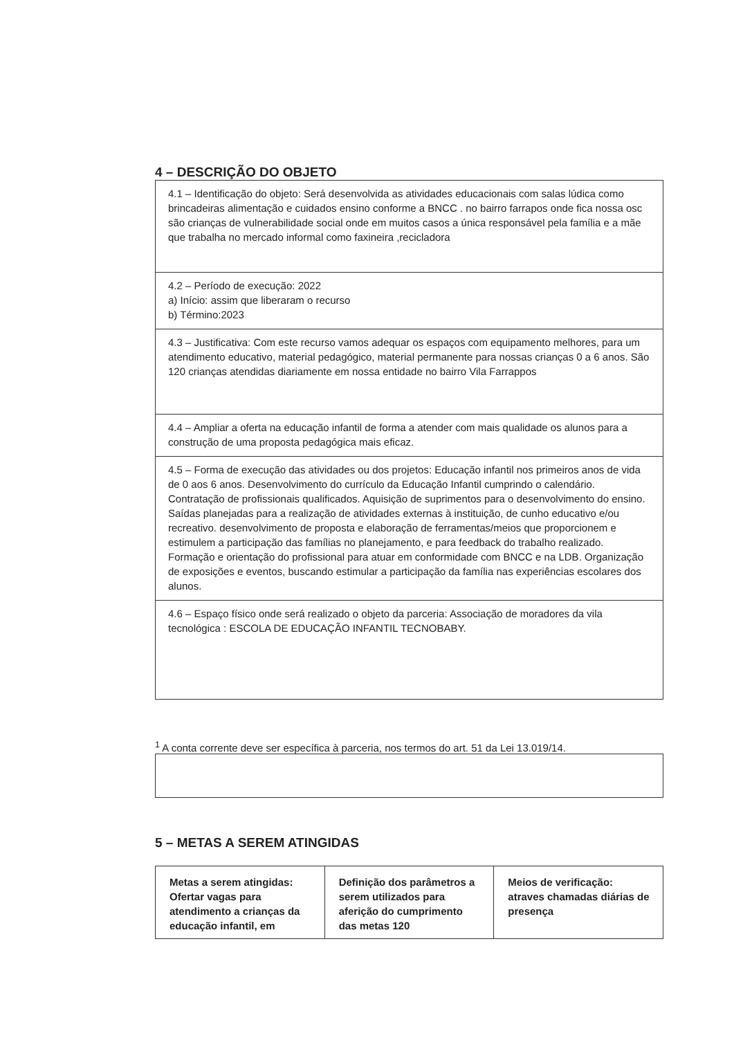4 – DESCRIÇÃO DO OBJETO
4.1 – Identificação do objeto: Será desenvolvida as atividades educacionais com salas lúdica como brincadeiras alimentação e cuidados ensino conforme a BNCC . no bairro farrapos onde fica nossa osc são crianças de vulnerabilidade social onde em muitos casos a única responsável pela família e a mãe que trabalha no mercado informal como faxineira ,recicladora
4.2 – Período de execução: 2022
a) Início: assim que liberaram o recurso
b) Término:2023
4.3 – Justificativa: Com este recurso vamos adequar os espaços com equipamento melhores, para um atendimento educativo, material pedagógico, material permanente para nossas crianças 0 a 6 anos. São 120 crianças atendidas diariamente em nossa entidade no bairro Vila Farrappos
4.4 – Ampliar a oferta na educação infantil de forma a atender com mais qualidade os alunos para a construção de uma proposta pedagógica mais eficaz.
4.5 – Forma de execução das atividades ou dos projetos: Educação infantil nos primeiros anos de vida de 0 aos 6 anos. Desenvolvimento do currículo da Educação Infantil cumprindo o calendário. Contratação de profissionais qualificados. Aquisição de suprimentos para o desenvolvimento do ensino. Saídas planejadas para a realização de atividades externas à instituição, de cunho educativo e/ou recreativo. desenvolvimento de proposta e elaboração de ferramentas/meios que proporcionem e estimulem a participação das famílias no planejamento, e para feedback do trabalho realizado. Formação e orientação do profissional para atuar em conformidade com BNCC e na LDB. Organização de exposições e eventos, buscando estimular a participação da família nas experiências escolares dos alunos.
4.6 – Espaço físico onde será realizado o objeto da parceria: Associação de moradores da vila tecnológica : ESCOLA DE EDUCAÇÃO INFANTIL TECNOBABY.
<sup>1</sup> A conta corrente deve ser específica à parceria, nos termos do art. 51 da Lei 13.019/14.
5 – METAS A SEREM ATINGIDAS
| Metas a serem atingidas: Ofertar vagas para atendimento a crianças da educação infantil, em | Definição dos parâmetros a serem utilizados para aferição do cumprimento das metas 120 | Meios de verificação: atraves chamadas diárias de presença |